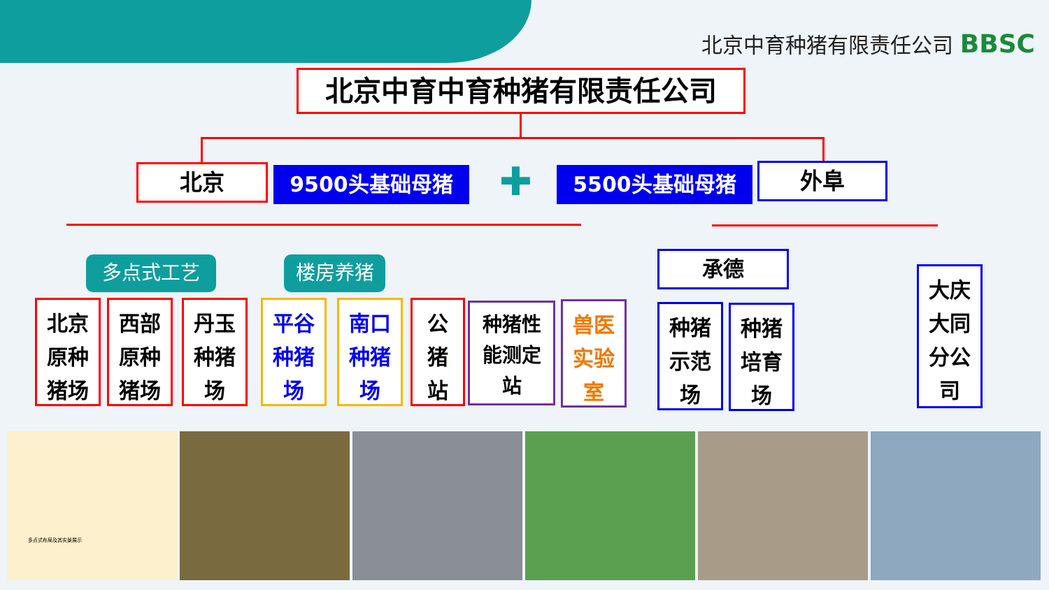北京中育种猪有限责任公司 BBSC
北京中育中育种猪有限责任公司
北京 9500头基础母猪 ✚ 5500头基础母猪 外阜
多点式工艺 楼房养猪 承德
北京
原种
猪场
西部
原种
猪场
丹玉
种猪
场
平谷
种猪
场
南口
种猪
场
公
猪
站
种猪性
能测定
站
兽医
实验
室
种猪
示范
场
种猪
培育
场
大庆
大同
分公
司
多点式布局及其实景展示